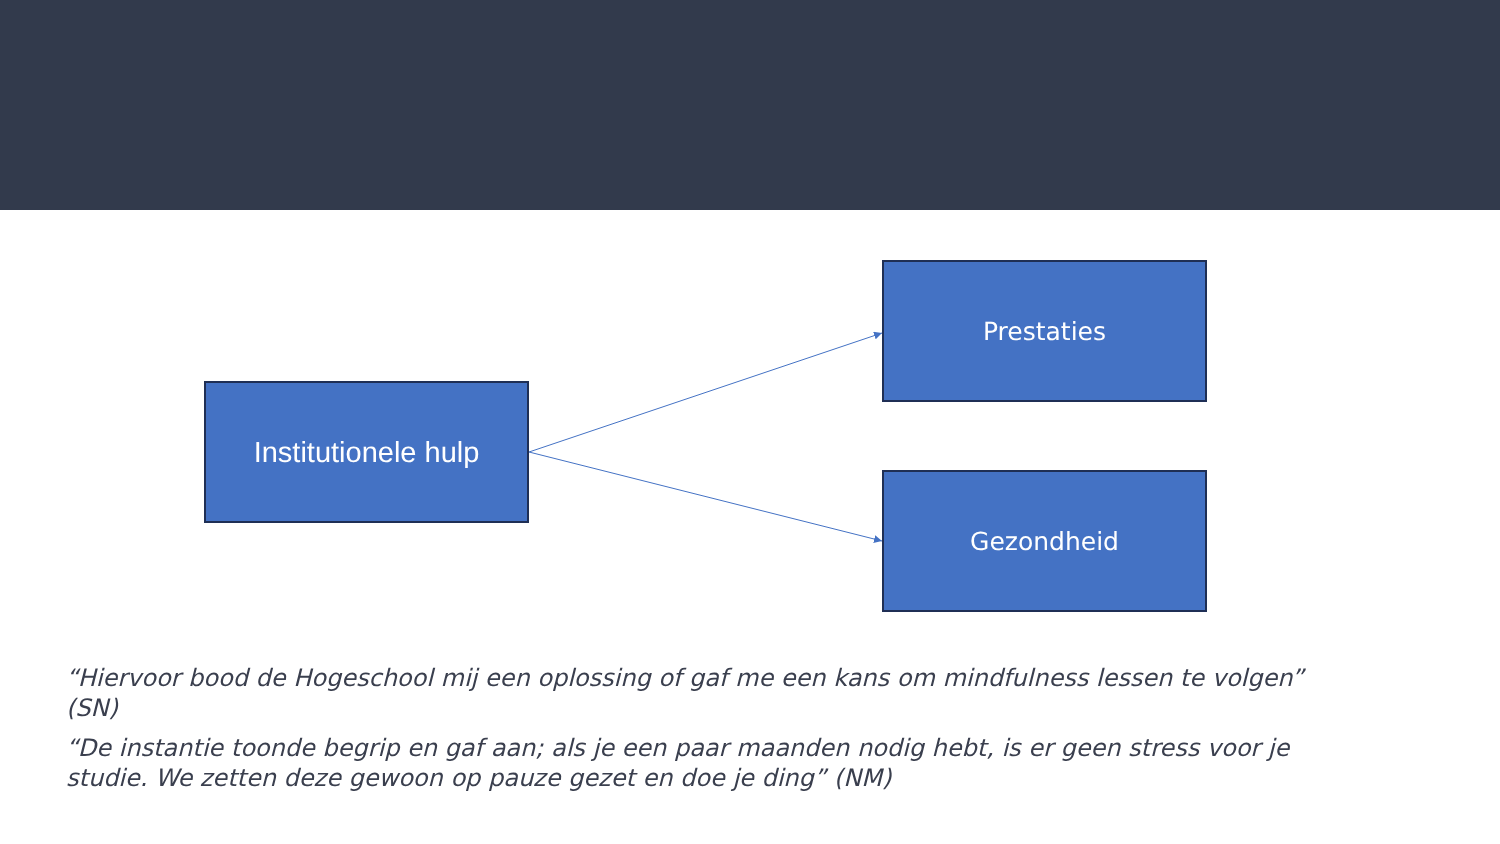Institutionele hulp
Prestaties
Gezondheid
“Hiervoor bood de Hogeschool mij een oplossing of gaf me een kans om mindfulness lessen te volgen” (SN)
“De instantie toonde begrip en gaf aan; als je een paar maanden nodig hebt, is er geen stress voor je studie. We zetten deze gewoon op pauze gezet en doe je ding” (NM)